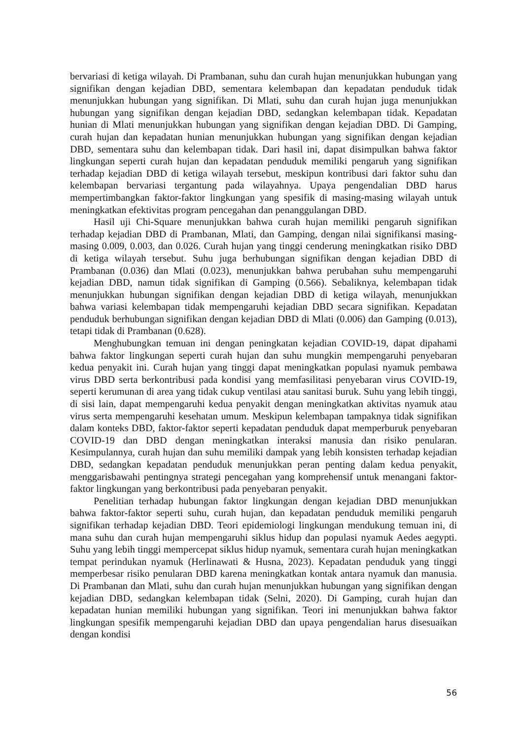bervariasi di ketiga wilayah. Di Prambanan, suhu dan curah hujan menunjukkan hubungan yang signifikan dengan kejadian DBD, sementara kelembapan dan kepadatan penduduk tidak menunjukkan hubungan yang signifikan. Di Mlati, suhu dan curah hujan juga menunjukkan hubungan yang signifikan dengan kejadian DBD, sedangkan kelembapan tidak. Kepadatan hunian di Mlati menunjukkan hubungan yang signifikan dengan kejadian DBD. Di Gamping, curah hujan dan kepadatan hunian menunjukkan hubungan yang signifikan dengan kejadian DBD, sementara suhu dan kelembapan tidak. Dari hasil ini, dapat disimpulkan bahwa faktor lingkungan seperti curah hujan dan kepadatan penduduk memiliki pengaruh yang signifikan terhadap kejadian DBD di ketiga wilayah tersebut, meskipun kontribusi dari faktor suhu dan kelembapan bervariasi tergantung pada wilayahnya. Upaya pengendalian DBD harus mempertimbangkan faktor-faktor lingkungan yang spesifik di masing-masing wilayah untuk meningkatkan efektivitas program pencegahan dan penanggulangan DBD.
Hasil uji Chi-Square menunjukkan bahwa curah hujan memiliki pengaruh signifikan terhadap kejadian DBD di Prambanan, Mlati, dan Gamping, dengan nilai signifikansi masing-masing 0.009, 0.003, dan 0.026. Curah hujan yang tinggi cenderung meningkatkan risiko DBD di ketiga wilayah tersebut. Suhu juga berhubungan signifikan dengan kejadian DBD di Prambanan (0.036) dan Mlati (0.023), menunjukkan bahwa perubahan suhu mempengaruhi kejadian DBD, namun tidak signifikan di Gamping (0.566). Sebaliknya, kelembapan tidak menunjukkan hubungan signifikan dengan kejadian DBD di ketiga wilayah, menunjukkan bahwa variasi kelembapan tidak mempengaruhi kejadian DBD secara signifikan. Kepadatan penduduk berhubungan signifikan dengan kejadian DBD di Mlati (0.006) dan Gamping (0.013), tetapi tidak di Prambanan (0.628).
Menghubungkan temuan ini dengan peningkatan kejadian COVID-19, dapat dipahami bahwa faktor lingkungan seperti curah hujan dan suhu mungkin mempengaruhi penyebaran kedua penyakit ini. Curah hujan yang tinggi dapat meningkatkan populasi nyamuk pembawa virus DBD serta berkontribusi pada kondisi yang memfasilitasi penyebaran virus COVID-19, seperti kerumunan di area yang tidak cukup ventilasi atau sanitasi buruk. Suhu yang lebih tinggi, di sisi lain, dapat mempengaruhi kedua penyakit dengan meningkatkan aktivitas nyamuk atau virus serta mempengaruhi kesehatan umum. Meskipun kelembapan tampaknya tidak signifikan dalam konteks DBD, faktor-faktor seperti kepadatan penduduk dapat memperburuk penyebaran COVID-19 dan DBD dengan meningkatkan interaksi manusia dan risiko penularan. Kesimpulannya, curah hujan dan suhu memiliki dampak yang lebih konsisten terhadap kejadian DBD, sedangkan kepadatan penduduk menunjukkan peran penting dalam kedua penyakit, menggarisbawahi pentingnya strategi pencegahan yang komprehensif untuk menangani faktor-faktor lingkungan yang berkontribusi pada penyebaran penyakit.
Penelitian terhadap hubungan faktor lingkungan dengan kejadian DBD menunjukkan bahwa faktor-faktor seperti suhu, curah hujan, dan kepadatan penduduk memiliki pengaruh signifikan terhadap kejadian DBD. Teori epidemiologi lingkungan mendukung temuan ini, di mana suhu dan curah hujan mempengaruhi siklus hidup dan populasi nyamuk Aedes aegypti. Suhu yang lebih tinggi mempercepat siklus hidup nyamuk, sementara curah hujan meningkatkan tempat perindukan nyamuk (Herlinawati & Husna, 2023). Kepadatan penduduk yang tinggi memperbesar risiko penularan DBD karena meningkatkan kontak antara nyamuk dan manusia. Di Prambanan dan Mlati, suhu dan curah hujan menunjukkan hubungan yang signifikan dengan kejadian DBD, sedangkan kelembapan tidak (Selni, 2020). Di Gamping, curah hujan dan kepadatan hunian memiliki hubungan yang signifikan. Teori ini menunjukkan bahwa faktor lingkungan spesifik mempengaruhi kejadian DBD dan upaya pengendalian harus disesuaikan dengan kondisi
56